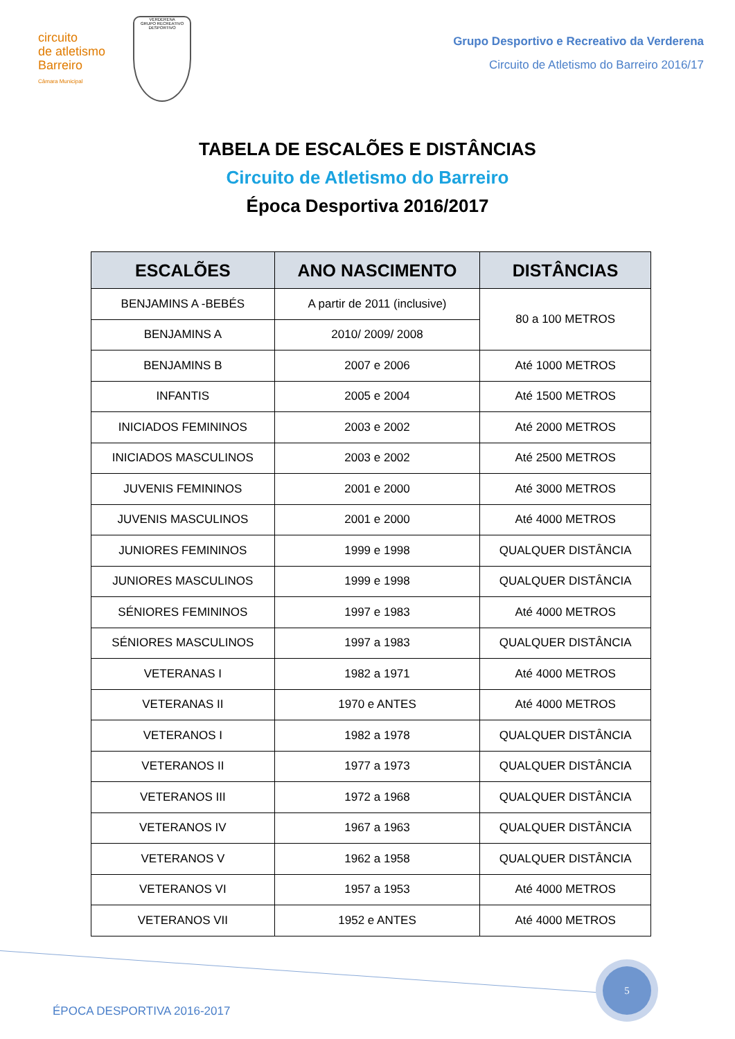circuito
de atletismo
Barreiro
Câmara Municipal
VERDERENA
GRUPO RECREATIVO
DESPORTIVO
Grupo Desportivo e Recreativo da Verderena
Circuito de Atletismo do Barreiro 2016/17
TABELA DE ESCALÕES E DISTÂNCIAS
Circuito de Atletismo do Barreiro
Época Desportiva 2016/2017
| ESCALÕES | ANO NASCIMENTO | DISTÂNCIAS |
| --- | --- | --- |
| BENJAMINS A -BEBÉS | A partir de 2011 (inclusive) | 80 a 100 METROS |
| BENJAMINS A | 2010/ 2009/ 2008 | |
| BENJAMINS B | 2007 e 2006 | Até 1000 METROS |
| INFANTIS | 2005 e 2004 | Até 1500 METROS |
| INICIADOS FEMININOS | 2003 e 2002 | Até 2000 METROS |
| INICIADOS MASCULINOS | 2003 e 2002 | Até 2500 METROS |
| JUVENIS FEMININOS | 2001 e 2000 | Até 3000 METROS |
| JUVENIS MASCULINOS | 2001 e 2000 | Até 4000 METROS |
| JUNIORES FEMININOS | 1999 e 1998 | QUALQUER DISTÂNCIA |
| JUNIORES MASCULINOS | 1999 e 1998 | QUALQUER DISTÂNCIA |
| SÉNIORES FEMININOS | 1997 e 1983 | Até 4000 METROS |
| SÉNIORES MASCULINOS | 1997 a 1983 | QUALQUER DISTÂNCIA |
| VETERANAS I | 1982 a 1971 | Até 4000 METROS |
| VETERANAS II | 1970 e ANTES | Até 4000 METROS |
| VETERANOS I | 1982 a 1978 | QUALQUER DISTÂNCIA |
| VETERANOS II | 1977 a 1973 | QUALQUER DISTÂNCIA |
| VETERANOS III | 1972 a 1968 | QUALQUER DISTÂNCIA |
| VETERANOS IV | 1967 a 1963 | QUALQUER DISTÂNCIA |
| VETERANOS V | 1962 a 1958 | QUALQUER DISTÂNCIA |
| VETERANOS VI | 1957 a 1953 | Até 4000 METROS |
| VETERANOS VII | 1952 e ANTES | Até 4000 METROS |
5
ÉPOCA DESPORTIVA 2016-2017